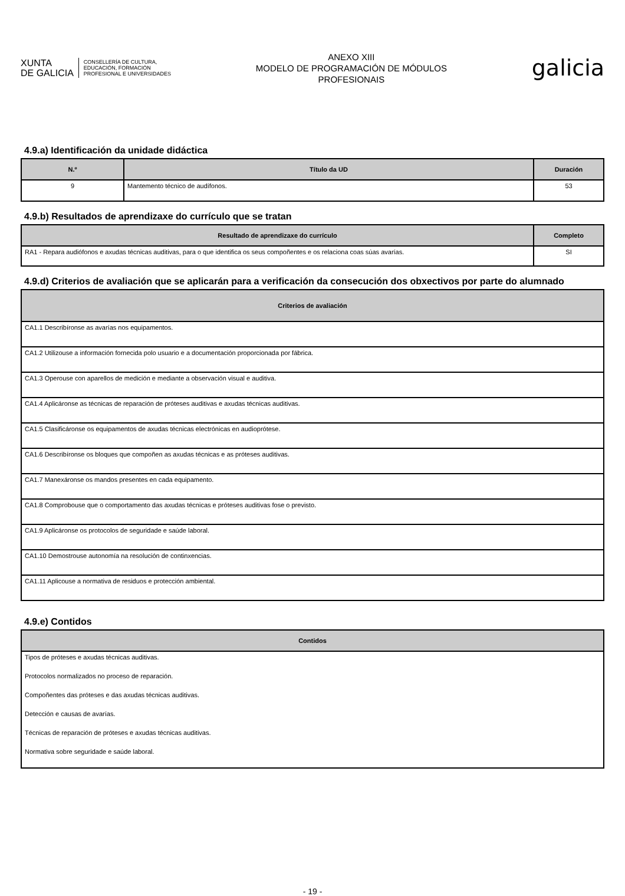XUNTA
DE GALICIA
CONSELLERÍA DE CULTURA,
EDUCACIÓN, FORMACIÓN
PROFESIONAL E UNIVERSIDADES
ANEXO XIII
MODELO DE PROGRAMACIÓN DE MÓDULOS
PROFESIONAIS
galicia
4.9.a) Identificación da unidade didáctica
| N.º | Título da UD | Duración |
| --- | --- | --- |
| 9 | Mantemento técnico de audífonos. | 53 |
4.9.b) Resultados de aprendizaxe do currículo que se tratan
| Resultado de aprendizaxe do currículo | Completo |
| --- | --- |
| RA1 - Repara audiófonos e axudas técnicas auditivas, para o que identifica os seus compoñentes e os relaciona coas súas avarías. | SI |
4.9.d) Criterios de avaliación que se aplicarán para a verificación da consecución dos obxectivos por parte do alumnado
| Criterios de avaliación |
| --- |
| CA1.1 Describíronse as avarías nos equipamentos. |
| CA1.2 Utilizouse a información fornecida polo usuario e a documentación proporcionada por fábrica. |
| CA1.3 Operouse con aparellos de medición e mediante a observación visual e auditiva. |
| CA1.4 Aplicáronse as técnicas de reparación de próteses auditivas e axudas técnicas auditivas. |
| CA1.5 Clasificáronse os equipamentos de axudas técnicas electrónicas en audioprótese. |
| CA1.6 Describíronse os bloques que compoñen as axudas técnicas e as próteses auditivas. |
| CA1.7 Manexáronse os mandos presentes en cada equipamento. |
| CA1.8 Comprobouse que o comportamento das axudas técnicas e próteses auditivas fose o previsto. |
| CA1.9 Aplicáronse os protocolos de seguridade e saúde laboral. |
| CA1.10 Demostrouse autonomía na resolución de continxencias. |
| CA1.11 Aplicouse a normativa de residuos e protección ambiental. |
4.9.e) Contidos
| Contidos |
| --- |
| Tipos de próteses e axudas técnicas auditivas. |
| Protocolos normalizados no proceso de reparación. |
| Compoñentes das próteses e das axudas técnicas auditivas. |
| Detección e causas de avarías. |
| Técnicas de reparación de próteses e axudas técnicas auditivas. |
| Normativa sobre seguridade e saúde laboral. |
- 19 -